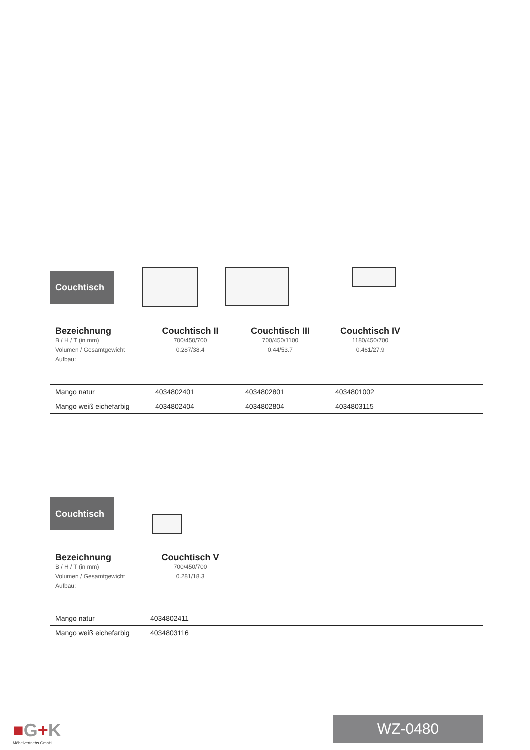Couchtisch
Bezeichnung
B / H / T (in mm)
Volumen / Gesamtgewicht
Aufbau:
Couchtisch II
700/450/700
0.287/38.4
Couchtisch III
700/450/1100
0.44/53.7
Couchtisch IV
1180/450/700
0.461/27.9
| Mango natur | 4034802401 | 4034802801 | 4034801002 |
| Mango weiß eichefarbig | 4034802404 | 4034802804 | 4034803115 |
Couchtisch
Bezeichnung
B / H / T (in mm)
Volumen / Gesamtgewicht
Aufbau:
Couchtisch V
700/450/700
0.281/18.3
| Mango natur | 4034802411 |
| Mango weiß eichefarbig | 4034803116 |
■G+K
Möbelvertriebs GmbH
WZ-0480